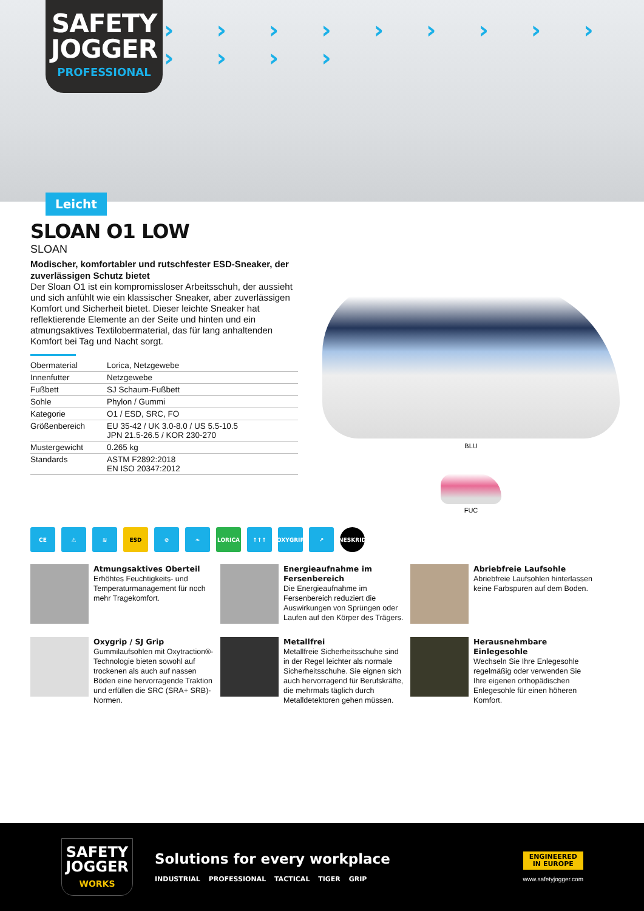› › › › › › › › › › › › ›
SAFETY JOGGER
PROFESSIONAL
Leicht
SLOAN O1 LOW
SLOAN
Modischer, komfortabler und rutschfester ESD-Sneaker, der zuverlässigen Schutz bietet
Der Sloan O1 ist ein kompromissloser Arbeitsschuh, der aussieht und sich anfühlt wie ein klassischer Sneaker, aber zuverlässigen Komfort und Sicherheit bietet. Dieser leichte Sneaker hat reflektierende Elemente an der Seite und hinten und ein atmungsaktives Textilobermaterial, das für lang anhaltenden Komfort bei Tag und Nacht sorgt.
| Obermaterial | Lorica, Netzgewebe |
| Innenfutter | Netzgewebe |
| Fußbett | SJ Schaum-Fußbett |
| Sohle | Phylon / Gummi |
| Kategorie | O1 / ESD, SRC, FO |
| Größenbereich | EU 35-42 / UK 3.0-8.0 / US 5.5-10.5 JPN 21.5-26.5 / KOR 230-270 |
| Mustergewicht | 0.265 kg |
| Standards | ASTM F2892:2018 EN ISO 20347:2012 |
BLU
FUC
CE ⚠ ≋ ESD ⊘ ❧ LORICA ↑↑↑ OXYGRIP ↗ NESKRID
Atmungsaktives Oberteil
Erhöhtes Feuchtigkeits- und Temperaturmanagement für noch mehr Tragekomfort.
Energieaufnahme im Fersenbereich
Die Energieaufnahme im Fersenbereich reduziert die Auswirkungen von Sprüngen oder Laufen auf den Körper des Trägers.
Abriebfreie Laufsohle
Abriebfreie Laufsohlen hinterlassen keine Farbspuren auf dem Boden.
Oxygrip / SJ Grip
Gummilaufsohlen mit Oxytraction®-Technologie bieten sowohl auf trockenen als auch auf nassen Böden eine hervorragende Traktion und erfüllen die SRC (SRA+ SRB)-Normen.
Metallfrei
Metallfreie Sicherheitsschuhe sind in der Regel leichter als normale Sicherheitsschuhe. Sie eignen sich auch hervorragend für Berufskräfte, die mehrmals täglich durch Metalldetektoren gehen müssen.
Herausnehmbare Einlegesohle
Wechseln Sie Ihre Enlegesohle regelmäßig oder verwenden Sie Ihre eigenen orthopädischen Enlegesohle für einen höheren Komfort.
SAFETY JOGGER
WORKS
Solutions for every workplace
INDUSTRIAL PROFESSIONAL TACTICAL TIGER GRIP
ENGINEERED
IN EUROPE
www.safetyjogger.com